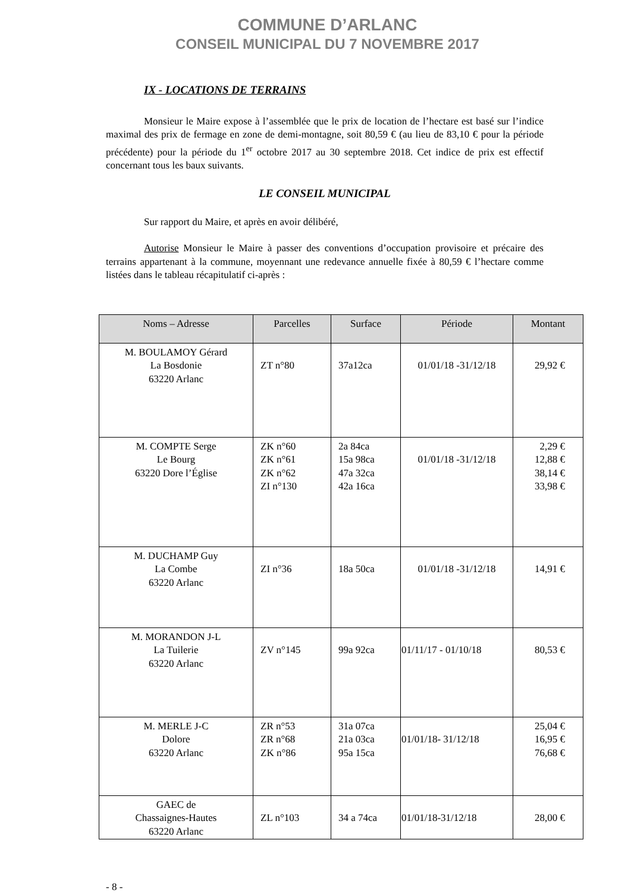COMMUNE D’ARLANC
CONSEIL MUNICIPAL DU 7 NOVEMBRE 2017
IX - LOCATIONS DE TERRAINS
Monsieur le Maire expose à l’assemblée que le prix de location de l’hectare est basé sur l’indice maximal des prix de fermage en zone de demi-montagne, soit 80,59 € (au lieu de 83,10 € pour la période précédente) pour la période du 1<sup>er</sup> octobre 2017 au 30 septembre 2018. Cet indice de prix est effectif concernant tous les baux suivants.
LE CONSEIL MUNICIPAL
Sur rapport du Maire, et après en avoir délibéré,
Autorise Monsieur le Maire à passer des conventions d’occupation provisoire et précaire des terrains appartenant à la commune, moyennant une redevance annuelle fixée à 80,59 € l’hectare comme listées dans le tableau récapitulatif ci-après :
| Noms – Adresse | Parcelles | Surface | Période | Montant |
| --- | --- | --- | --- | --- |
| M. BOULAMOY Gérard La Bosdonie 63220 Arlanc | ZT n°80 | 37a12ca | 01/01/18 -31/12/18 | 29,92 € |
| M. COMPTE Serge Le Bourg 63220 Dore l’Église | ZK n°60 ZK n°61 ZK n°62 ZI n°130 | 2a 84ca 15a 98ca 47a 32ca 42a 16ca | 01/01/18 -31/12/18 | 2,29 € 12,88 € 38,14 € 33,98 € |
| M. DUCHAMP Guy La Combe 63220 Arlanc | ZI n°36 | 18a 50ca | 01/01/18 -31/12/18 | 14,91 € |
| M. MORANDON J-L La Tuilerie 63220 Arlanc | ZV n°145 | 99a 92ca | 01/11/17 - 01/10/18 | 80,53 € |
| M. MERLE J-C Dolore 63220 Arlanc | ZR n°53 ZR n°68 ZK n°86 | 31a 07ca 21a 03ca 95a 15ca | 01/01/18- 31/12/18 | 25,04 € 16,95 € 76,68 € |
| GAEC de Chassaignes-Hautes 63220 Arlanc | ZL n°103 | 34 a 74ca | 01/01/18-31/12/18 | 28,00 € |
- 8 -